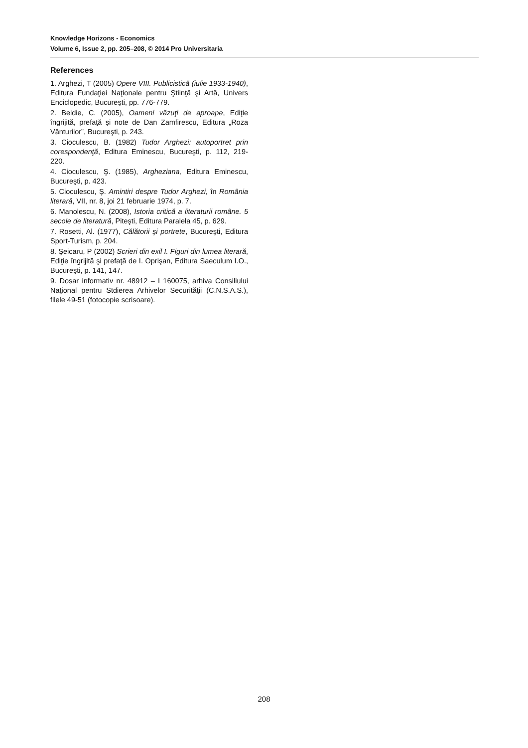Knowledge Horizons - Economics
Volume 6, Issue 2, pp. 205–208, © 2014 Pro Universitaria
References
1. Arghezi, T (2005) Opere VIII. Publicistică (iulie 1933-1940), Editura Fundaţiei Naţionale pentru Ştiinţă şi Artă, Univers Enciclopedic, Bucureşti, pp. 776-779.
2. Beldie, C. (2005), Oameni văzuţi de aproape, Ediţie îngrijită, prefaţă şi note de Dan Zamfirescu, Editura „Roza Vânturilor”, Bucureşti, p. 243.
3. Cioculescu, B. (1982) Tudor Arghezi: autoportret prin corespondenţă, Editura Eminescu, Bucureşti, p. 112, 219-220.
4. Cioculescu, Ş. (1985), Argheziana, Editura Eminescu, Bucureşti, p. 423.
5. Cioculescu, Ş. Amintiri despre Tudor Arghezi, în România literară, VII, nr. 8, joi 21 februarie 1974, p. 7.
6. Manolescu, N. (2008), Istoria critică a literaturii române. 5 secole de literatură, Piteşti, Editura Paralela 45, p. 629.
7. Rosetti, Al. (1977), Călătorii şi portrete, Bucureşti, Editura Sport-Turism, p. 204.
8. Şeicaru, P (2002) Scrieri din exil I. Figuri din lumea literară, Ediţie îngrijită şi prefaţă de I. Oprişan, Editura Saeculum I.O., Bucureşti, p. 141, 147.
9. Dosar informativ nr. 48912 – I 160075, arhiva Consiliului Naţional pentru Stdierea Arhivelor Securităţii (C.N.S.A.S.), filele 49-51 (fotocopie scrisoare).
208